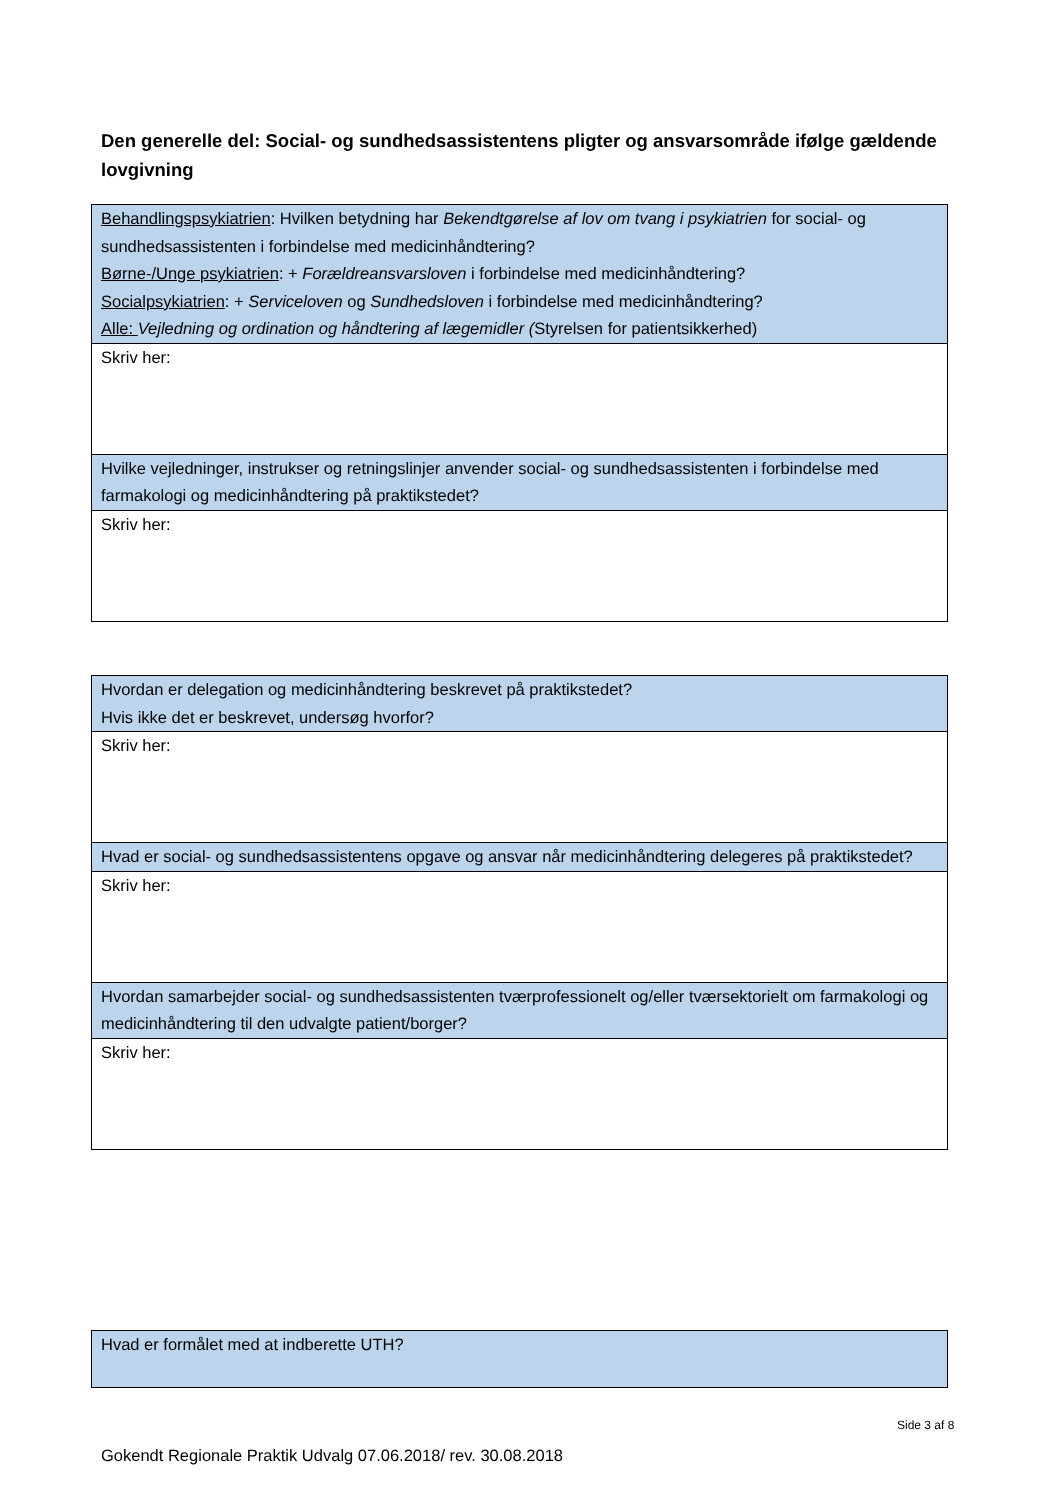Den generelle del: Social- og sundhedsassistentens pligter og ansvarsområde ifølge gældende lovgivning
| Behandlingspsykiatrien : Hvilken betydning har Bekendtgørelse af lov om tvang i psykiatrien for social- og sundhedsassistenten i forbindelse med medicinhåndtering? Børne-/Unge psykiatrien : + Forældreansvarsloven i forbindelse med medicinhåndtering? Socialpsykiatrien : + Serviceloven og Sundhedsloven i forbindelse med medicinhåndtering? Alle: Vejledning og ordination og håndtering af lægemidler ( Styrelsen for patientsikkerhed) |
| Skriv her: |
| Hvilke vejledninger, instrukser og retningslinjer anvender social- og sundhedsassistenten i forbindelse med farmakologi og medicinhåndtering på praktikstedet? |
| Skriv her: |
| Hvordan er delegation og medicinhåndtering beskrevet på praktikstedet? Hvis ikke det er beskrevet, undersøg hvorfor? |
| Skriv her: |
| Hvad er social- og sundhedsassistentens opgave og ansvar når medicinhåndtering delegeres på praktikstedet? |
| Skriv her: |
| Hvordan samarbejder social- og sundhedsassistenten tværprofessionelt og/eller tværsektorielt om farmakologi og medicinhåndtering til den udvalgte patient/borger? |
| Skriv her: |
| Hvad er formålet med at indberette UTH? |
Side 3 af 8
Gokendt Regionale Praktik Udvalg 07.06.2018/ rev. 30.08.2018